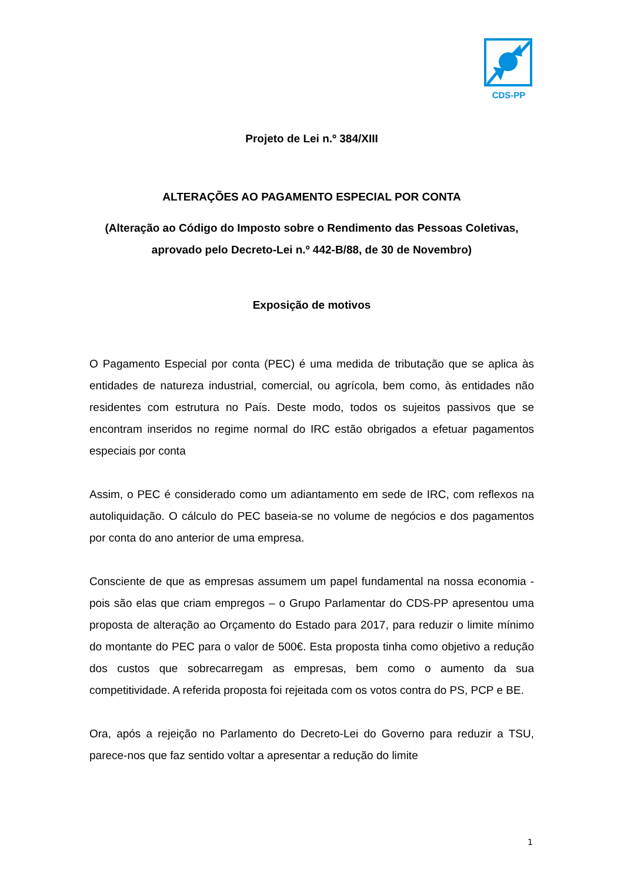CDS-PP
Projeto de Lei n.º 384/XIII
ALTERAÇÕES AO PAGAMENTO ESPECIAL POR CONTA
(Alteração ao Código do Imposto sobre o Rendimento das Pessoas Coletivas, aprovado pelo Decreto-Lei n.º 442-B/88, de 30 de Novembro)
Exposição de motivos
O Pagamento Especial por conta (PEC) é uma medida de tributação que se aplica às entidades de natureza industrial, comercial, ou agrícola, bem como, às entidades não residentes com estrutura no País. Deste modo, todos os sujeitos passivos que se encontram inseridos no regime normal do IRC estão obrigados a efetuar pagamentos especiais por conta
Assim, o PEC é considerado como um adiantamento em sede de IRC, com reflexos na autoliquidação. O cálculo do PEC baseia-se no volume de negócios e dos pagamentos por conta do ano anterior de uma empresa.
Consciente de que as empresas assumem um papel fundamental na nossa economia - pois são elas que criam empregos – o Grupo Parlamentar do CDS-PP apresentou uma proposta de alteração ao Orçamento do Estado para 2017, para reduzir o limite mínimo do montante do PEC para o valor de 500€. Esta proposta tinha como objetivo a redução dos custos que sobrecarregam as empresas, bem como o aumento da sua competitividade. A referida proposta foi rejeitada com os votos contra do PS, PCP e BE.
Ora, após a rejeição no Parlamento do Decreto-Lei do Governo para reduzir a TSU, parece-nos que faz sentido voltar a apresentar a redução do limite
1